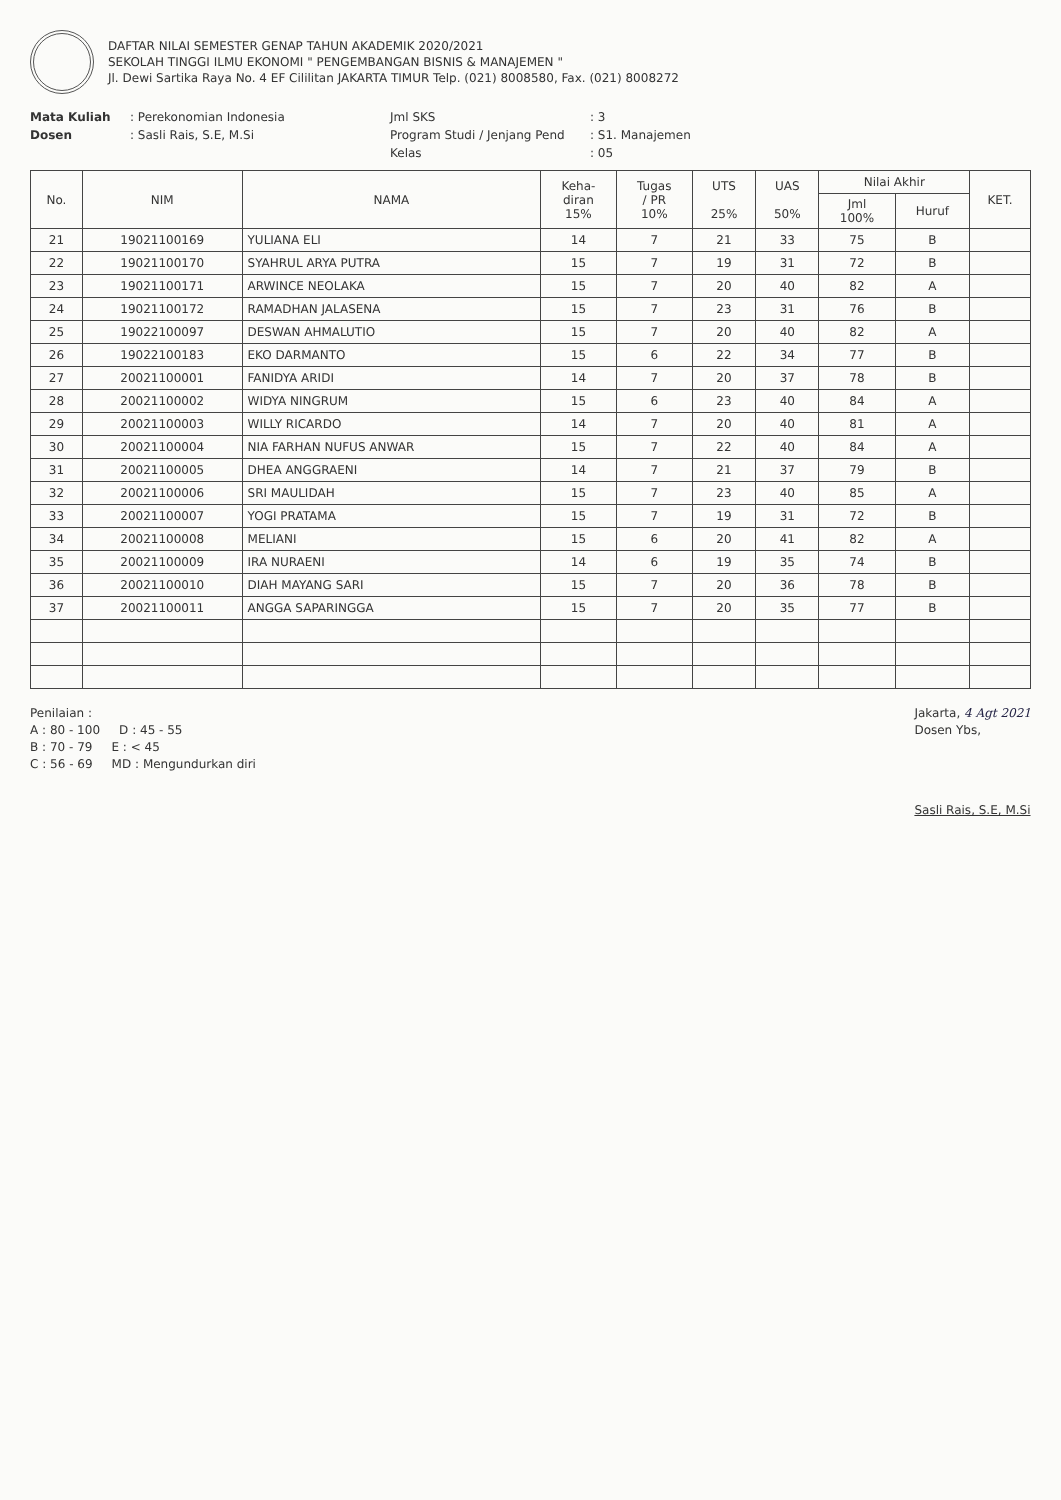DAFTAR NILAI SEMESTER GENAP TAHUN AKADEMIK 2020/2021
SEKOLAH TINGGI ILMU EKONOMI " PENGEMBANGAN BISNIS & MANAJEMEN "
Jl. Dewi Sartika Raya No. 4 EF Cililitan JAKARTA TIMUR Telp. (021) 8008580, Fax. (021) 8008272
Mata Kuliah
: Perekonomian Indonesia
Jml SKS
: 3
Dosen
: Sasli Rais, S.E, M.Si
Program Studi / Jenjang Pend
: S1. Manajemen
Kelas
: 05
| No. | NIM | NAMA | Keha- diran 15% | Tugas / PR 10% | UTS 25% | UAS 50% | Nilai Akhir | | KET. |
| --- | --- | --- | --- | --- | --- | --- | --- | --- | --- |
| | | | | | | | Jml 100% | Huruf | |
| 21 | 19021100169 | YULIANA ELI | 14 | 7 | 21 | 33 | 75 | B | |
| 22 | 19021100170 | SYAHRUL ARYA PUTRA | 15 | 7 | 19 | 31 | 72 | B | |
| 23 | 19021100171 | ARWINCE NEOLAKA | 15 | 7 | 20 | 40 | 82 | A | |
| 24 | 19021100172 | RAMADHAN JALASENA | 15 | 7 | 23 | 31 | 76 | B | |
| 25 | 19022100097 | DESWAN AHMALUTIO | 15 | 7 | 20 | 40 | 82 | A | |
| 26 | 19022100183 | EKO DARMANTO | 15 | 6 | 22 | 34 | 77 | B | |
| 27 | 20021100001 | FANIDYA ARIDI | 14 | 7 | 20 | 37 | 78 | B | |
| 28 | 20021100002 | WIDYA NINGRUM | 15 | 6 | 23 | 40 | 84 | A | |
| 29 | 20021100003 | WILLY RICARDO | 14 | 7 | 20 | 40 | 81 | A | |
| 30 | 20021100004 | NIA FARHAN NUFUS ANWAR | 15 | 7 | 22 | 40 | 84 | A | |
| 31 | 20021100005 | DHEA ANGGRAENI | 14 | 7 | 21 | 37 | 79 | B | |
| 32 | 20021100006 | SRI MAULIDAH | 15 | 7 | 23 | 40 | 85 | A | |
| 33 | 20021100007 | YOGI PRATAMA | 15 | 7 | 19 | 31 | 72 | B | |
| 34 | 20021100008 | MELIANI | 15 | 6 | 20 | 41 | 82 | A | |
| 35 | 20021100009 | IRA NURAENI | 14 | 6 | 19 | 35 | 74 | B | |
| 36 | 20021100010 | DIAH MAYANG SARI | 15 | 7 | 20 | 36 | 78 | B | |
| 37 | 20021100011 | ANGGA SAPARINGGA | 15 | 7 | 20 | 35 | 77 | B | |
Penilaian :
A : 80 - 100 D : 45 - 55
B : 70 - 79 E : < 45
C : 56 - 69 MD : Mengundurkan diri
Jakarta, 4 Agt 2021
Dosen Ybs,
Sasli Rais, S.E, M.Si